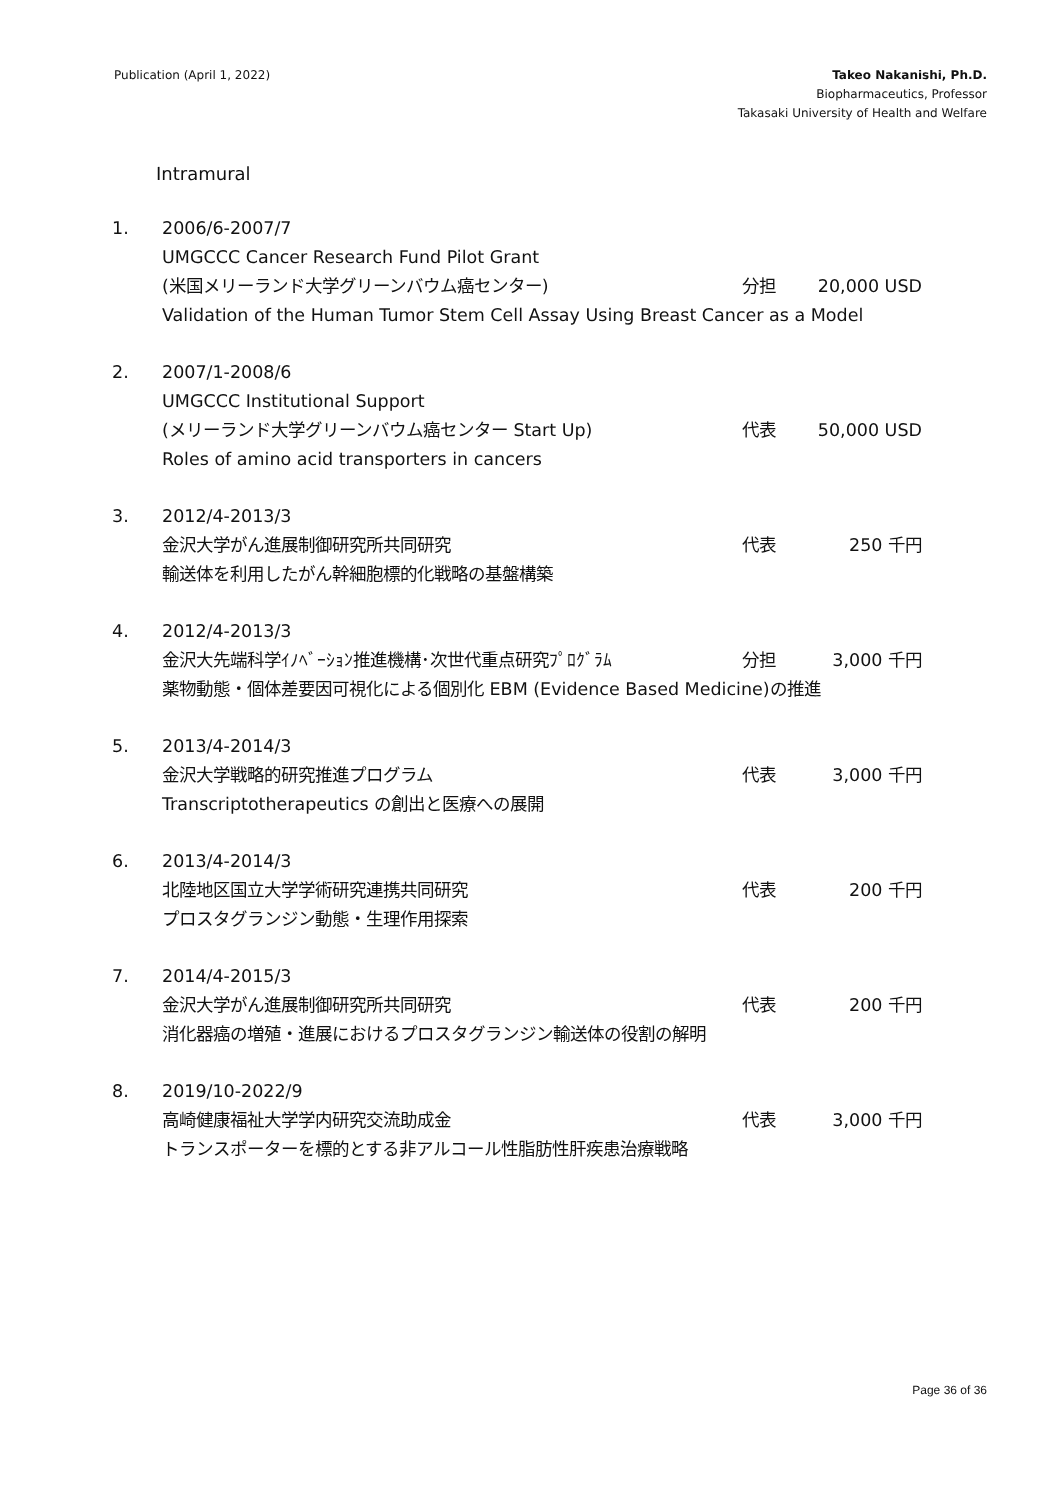Publication (April 1, 2022) Takeo Nakanishi, Ph.D.
Biopharmaceutics, Professor
Takasaki University of Health and Welfare
Intramural
1. 2006/6-2007/7
UMGCCC Cancer Research Fund Pilot Grant
(米国メリーランド大学グリーンバウム癌センター) 分担 20,000 USD
Validation of the Human Tumor Stem Cell Assay Using Breast Cancer as a Model
2. 2007/1-2008/6
UMGCCC Institutional Support
(メリーランド大学グリーンバウム癌センター Start Up) 代表 50,000 USD
Roles of amino acid transporters in cancers
3. 2012/4-2013/3
金沢大学がん進展制御研究所共同研究 代表 250 千円
輸送体を利用したがん幹細胞標的化戦略の基盤構築
4. 2012/4-2013/3
金沢大先端科学ｲﾉﾍﾞｰｼｮﾝ推進機構･次世代重点研究ﾌﾟﾛｸﾞﾗﾑ 分担 3,000 千円
薬物動態・個体差要因可視化による個別化 EBM (Evidence Based Medicine)の推進
5. 2013/4-2014/3
金沢大学戦略的研究推進プログラム 代表 3,000 千円
Transcriptotherapeutics の創出と医療への展開
6. 2013/4-2014/3
北陸地区国立大学学術研究連携共同研究 代表 200 千円
プロスタグランジン動態・生理作用探索
7. 2014/4-2015/3
金沢大学がん進展制御研究所共同研究 代表 200 千円
消化器癌の増殖・進展におけるプロスタグランジン輸送体の役割の解明
8. 2019/10-2022/9
高崎健康福祉大学学内研究交流助成金 代表 3,000 千円
トランスポーターを標的とする非アルコール性脂肪性肝疾患治療戦略
Page 36 of 36